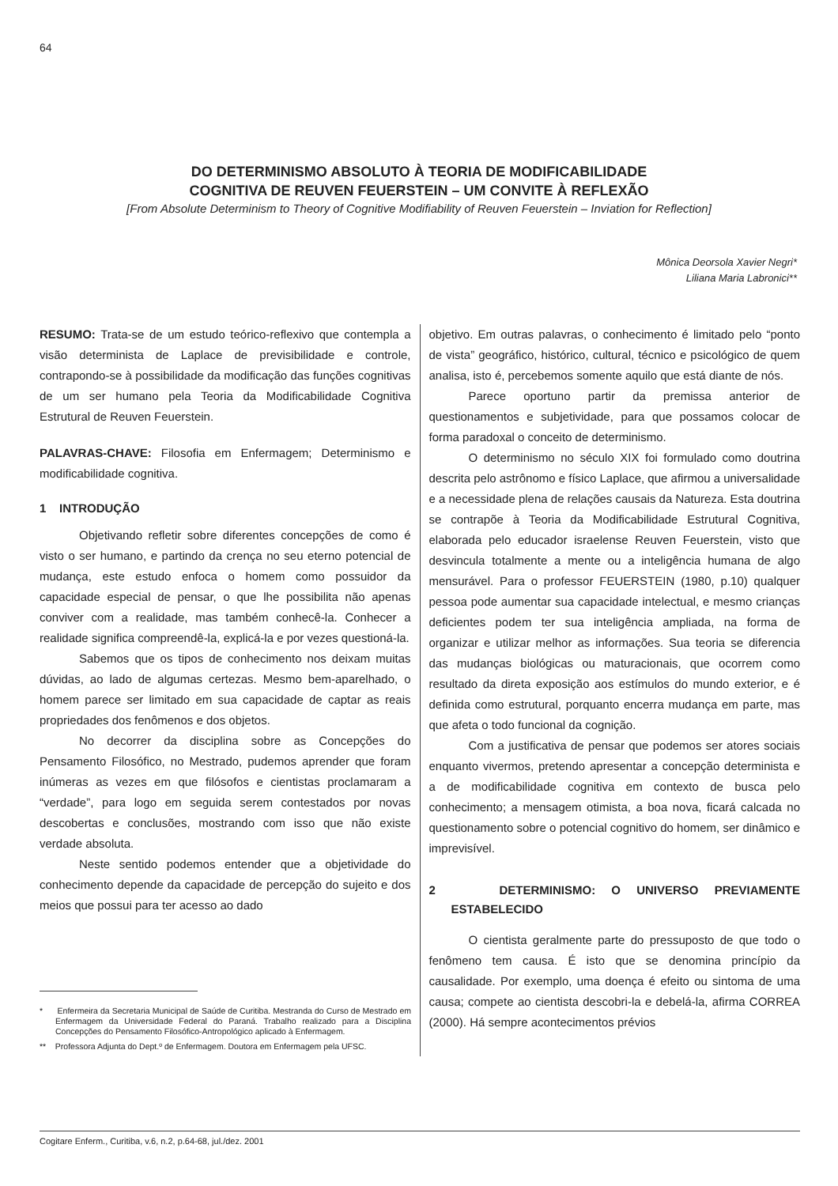64
DO DETERMINISMO ABSOLUTO À TEORIA DE MODIFICABILIDADE
COGNITIVA DE REUVEN FEUERSTEIN – UM CONVITE À REFLEXÃO
[From Absolute Determinism to Theory of Cognitive Modifiability of Reuven Feuerstein – Inviation for Reflection]
Mônica Deorsola Xavier Negri*
Liliana Maria Labronici**
RESUMO: Trata-se de um estudo teórico-reflexivo que contempla a visão determinista de Laplace de previsibilidade e controle, contrapondo-se à possibilidade da modificação das funções cognitivas de um ser humano pela Teoria da Modificabilidade Cognitiva Estrutural de Reuven Feuerstein.
PALAVRAS-CHAVE: Filosofia em Enfermagem; Determinismo e modificabilidade cognitiva.
1 INTRODUÇÃO
Objetivando refletir sobre diferentes concepções de como é visto o ser humano, e partindo da crença no seu eterno potencial de mudança, este estudo enfoca o homem como possuidor da capacidade especial de pensar, o que lhe possibilita não apenas conviver com a realidade, mas também conhecê-la. Conhecer a realidade significa compreendê-la, explicá-la e por vezes questioná-la.
Sabemos que os tipos de conhecimento nos deixam muitas dúvidas, ao lado de algumas certezas. Mesmo bem-aparelhado, o homem parece ser limitado em sua capacidade de captar as reais propriedades dos fenômenos e dos objetos.
No decorrer da disciplina sobre as Concepções do Pensamento Filosófico, no Mestrado, pudemos aprender que foram inúmeras as vezes em que filósofos e cientistas proclamaram a “verdade”, para logo em seguida serem contestados por novas descobertas e conclusões, mostrando com isso que não existe verdade absoluta.
Neste sentido podemos entender que a objetividade do conhecimento depende da capacidade de percepção do sujeito e dos meios que possui para ter acesso ao dado
* Enfermeira da Secretaria Municipal de Saúde de Curitiba. Mestranda do Curso de Mestrado em Enfermagem da Universidade Federal do Paraná. Trabalho realizado para a Disciplina Concepções do Pensamento Filosófico-Antropológico aplicado à Enfermagem.
** Professora Adjunta do Dept.º de Enfermagem. Doutora em Enfermagem pela UFSC.
objetivo. Em outras palavras, o conhecimento é limitado pelo “ponto de vista” geográfico, histórico, cultural, técnico e psicológico de quem analisa, isto é, percebemos somente aquilo que está diante de nós.
Parece oportuno partir da premissa anterior de questionamentos e subjetividade, para que possamos colocar de forma paradoxal o conceito de determinismo.
O determinismo no século XIX foi formulado como doutrina descrita pelo astrônomo e físico Laplace, que afirmou a universalidade e a necessidade plena de relações causais da Natureza. Esta doutrina se contrapõe à Teoria da Modificabilidade Estrutural Cognitiva, elaborada pelo educador israelense Reuven Feuerstein, visto que desvincula totalmente a mente ou a inteligência humana de algo mensurável. Para o professor FEUERSTEIN (1980, p.10) qualquer pessoa pode aumentar sua capacidade intelectual, e mesmo crianças deficientes podem ter sua inteligência ampliada, na forma de organizar e utilizar melhor as informações. Sua teoria se diferencia das mudanças biológicas ou maturacionais, que ocorrem como resultado da direta exposição aos estímulos do mundo exterior, e é definida como estrutural, porquanto encerra mudança em parte, mas que afeta o todo funcional da cognição.
Com a justificativa de pensar que podemos ser atores sociais enquanto vivermos, pretendo apresentar a concepção determinista e a de modificabilidade cognitiva em contexto de busca pelo conhecimento; a mensagem otimista, a boa nova, ficará calcada no questionamento sobre o potencial cognitivo do homem, ser dinâmico e imprevisível.
2 DETERMINISMO: O UNIVERSO PREVIAMENTE ESTABELECIDO
O cientista geralmente parte do pressuposto de que todo o fenômeno tem causa. É isto que se denomina princípio da causalidade. Por exemplo, uma doença é efeito ou sintoma de uma causa; compete ao cientista descobri-la e debelá-la, afirma CORREA (2000). Há sempre acontecimentos prévios
Cogitare Enferm., Curitiba, v.6, n.2, p.64-68, jul./dez. 2001